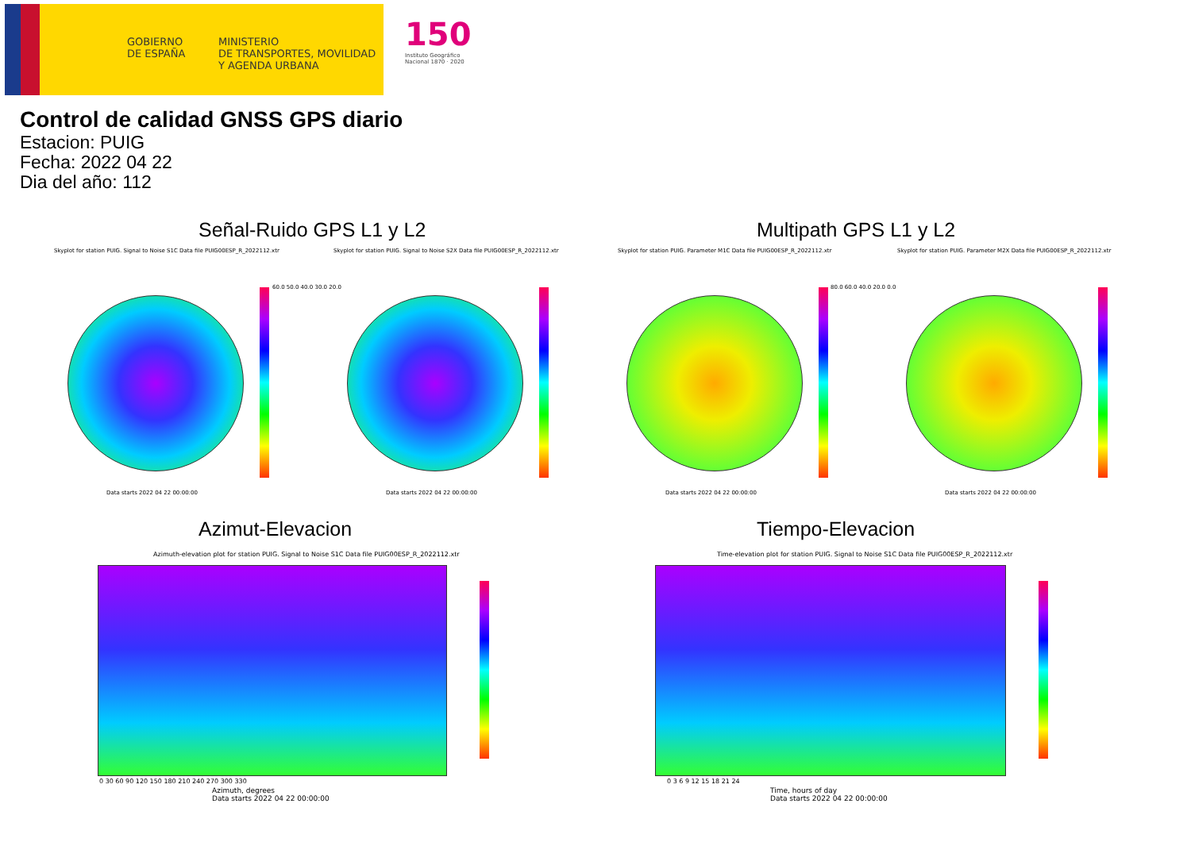GOBIERNO
DE ESPAÑA
MINISTERIO
DE TRANSPORTES, MOVILIDAD
Y AGENDA URBANA
150
Instituto Geográfico
Nacional 1870 · 2020
Control de calidad GNSS GPS diario
Estacion: PUIG
Fecha: 2022 04 22
Dia del año: 112
Señal-Ruido GPS L1 y L2 Multipath GPS L1 y L2
Skyplot for station PUIG. Signal to Noise S1C Data file PUIG00ESP_R_2022112.xtr
Skyplot for station PUIG. Signal to Noise S2X Data file PUIG00ESP_R_2022112.xtr
Skyplot for station PUIG. Parameter M1C Data file PUIG00ESP_R_2022112.xtr
Skyplot for station PUIG. Parameter M2X Data file PUIG00ESP_R_2022112.xtr
60.0 50.0 40.0 30.0 20.0 80.0 60.0 40.0 20.0 0.0
Data starts 2022 04 22 00:00:00
Data starts 2022 04 22 00:00:00
Data starts 2022 04 22 00:00:00
Data starts 2022 04 22 00:00:00
Azimut-Elevacion Tiempo-Elevacion
Azimuth-elevation plot for station PUIG. Signal to Noise S1C Data file PUIG00ESP_R_2022112.xtr
Time-elevation plot for station PUIG. Signal to Noise S1C Data file PUIG00ESP_R_2022112.xtr
0 30 60 90 120 150 180 210 240 270 300 330
Azimuth, degrees
Data starts 2022 04 22 00:00:00
0 3 6 9 12 15 18 21 24
Time, hours of day
Data starts 2022 04 22 00:00:00